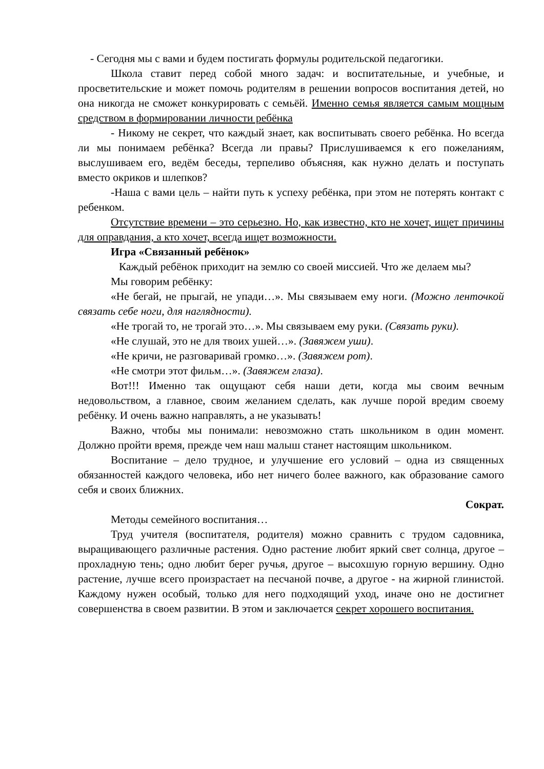- Сегодня мы с вами и будем постигать формулы родительской педагогики.
Школа ставит перед собой много задач: и воспитательные, и учебные, и просветительские и может помочь родителям в решении вопросов воспитания детей, но она никогда не сможет конкурировать с семьёй. Именно семья является самым мощным средством в формировании личности ребёнка
- Никому не секрет, что каждый знает, как воспитывать своего ребёнка. Но всегда ли мы понимаем ребёнка? Всегда ли правы? Прислушиваемся к его пожеланиям, выслушиваем его, ведём беседы, терпеливо объясняя, как нужно делать и поступать вместо окриков и шлепков?
-Наша с вами цель – найти путь к успеху ребёнка, при этом не потерять контакт с ребенком.
Отсутствие времени – это серьезно. Но, как известно, кто не хочет, ищет причины для оправдания, а кто хочет, всегда ищет возможности.
Игра «Связанный ребёнок»
Каждый ребёнок приходит на землю со своей миссией. Что же делаем мы?
Мы говорим ребёнку:
«Не бегай, не прыгай, не упади…». Мы связываем ему ноги. (Можно ленточкой связать себе ноги, для наглядности).
«Не трогай то, не трогай это…». Мы связываем ему руки. (Связать руки).
«Не слушай, это не для твоих ушей…». (Завяжем уши).
«Не кричи, не разговаривай громко…». (Завяжем рот).
«Не смотри этот фильм…». (Завяжем глаза).
Вот!!! Именно так ощущают себя наши дети, когда мы своим вечным недовольством, а главное, своим желанием сделать, как лучше порой вредим своему ребёнку. И очень важно направлять, а не указывать!
Важно, чтобы мы понимали: невозможно стать школьником в один момент. Должно пройти время, прежде чем наш малыш станет настоящим школьником.
Воспитание – дело трудное, и улучшение его условий – одна из священных обязанностей каждого человека, ибо нет ничего более важного, как образование самого себя и своих ближних.
Сократ.
Методы семейного воспитания…
Труд учителя (воспитателя, родителя) можно сравнить с трудом садовника, выращивающего различные растения. Одно растение любит яркий свет солнца, другое – прохладную тень; одно любит берег ручья, другое – высохшую горную вершину. Одно растение, лучше всего произрастает на песчаной почве, а другое - на жирной глинистой. Каждому нужен особый, только для него подходящий уход, иначе оно не достигнет совершенства в своем развитии. В этом и заключается секрет хорошего воспитания.